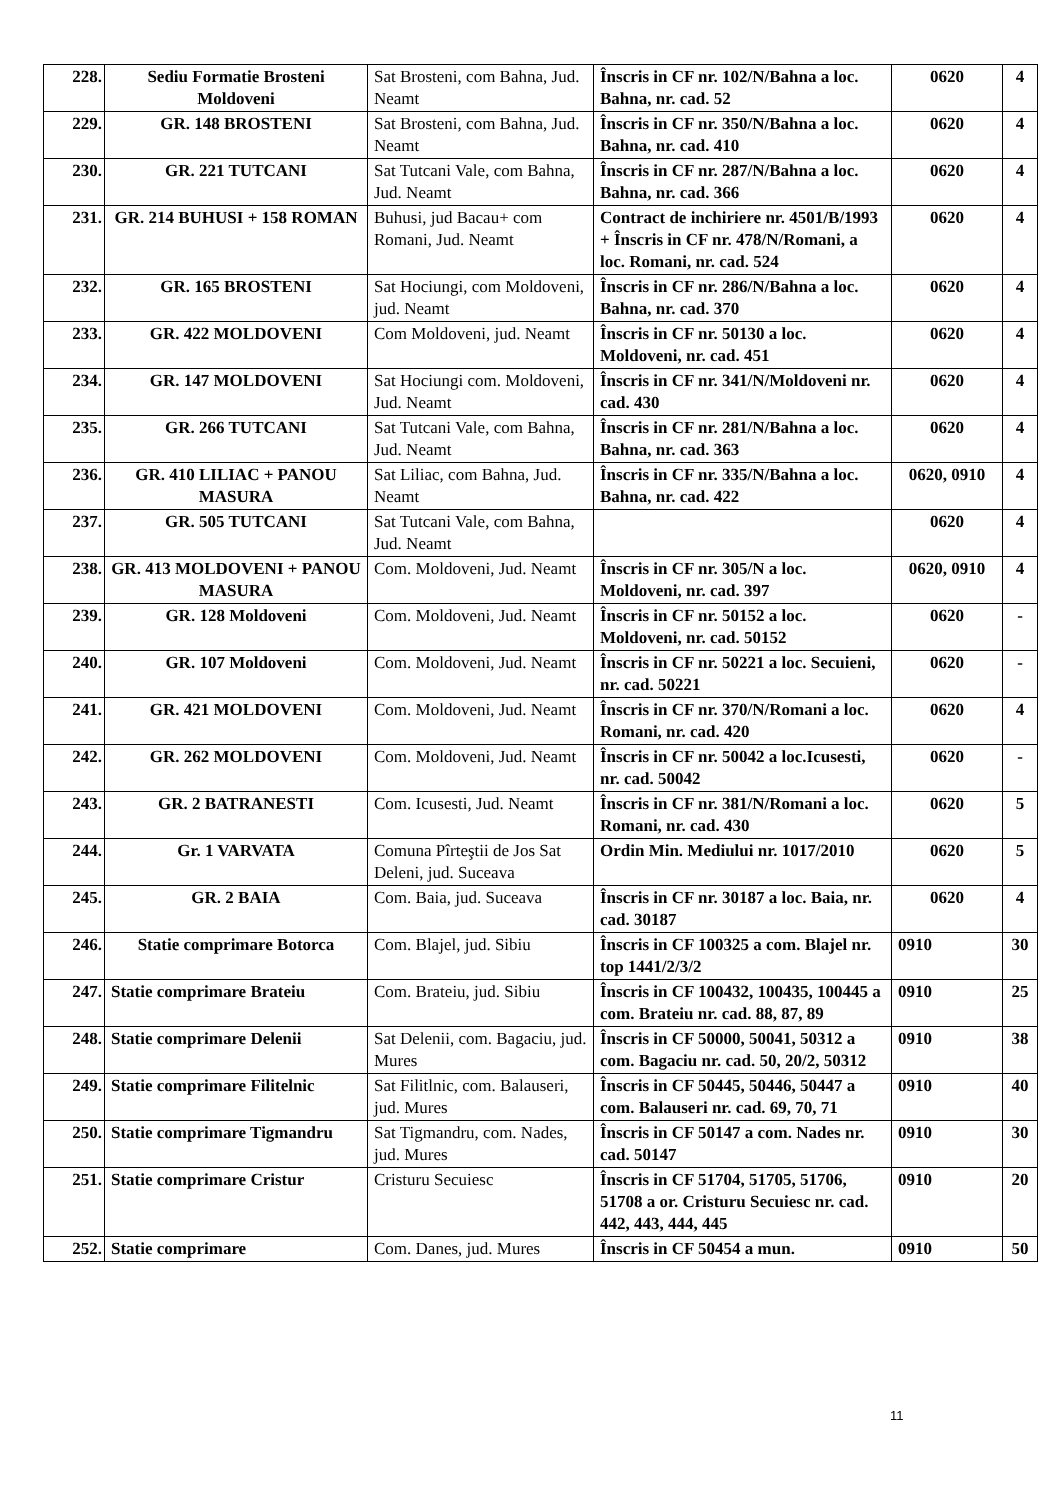| 228. | Sediu Formatie Brosteni Moldoveni | Sat Brosteni, com Bahna, Jud. Neamt | Înscris in CF nr. 102/N/Bahna a loc. Bahna, nr. cad. 52 | 0620 | 4 |
| 229. | GR. 148 BROSTENI | Sat Brosteni, com Bahna, Jud. Neamt | Înscris in CF nr. 350/N/Bahna a loc. Bahna, nr. cad. 410 | 0620 | 4 |
| 230. | GR. 221 TUTCANI | Sat Tutcani Vale, com Bahna, Jud. Neamt | Înscris in CF nr. 287/N/Bahna a loc. Bahna, nr. cad. 366 | 0620 | 4 |
| 231. | GR. 214 BUHUSI + 158 ROMAN | Buhusi, jud Bacau+ com Romani, Jud. Neamt | Contract de inchiriere nr. 4501/B/1993 + Înscris in CF nr. 478/N/Romani, a loc. Romani, nr. cad. 524 | 0620 | 4 |
| 232. | GR. 165 BROSTENI | Sat Hociungi, com Moldoveni, jud. Neamt | Înscris in CF nr. 286/N/Bahna a loc. Bahna, nr. cad. 370 | 0620 | 4 |
| 233. | GR. 422 MOLDOVENI | Com Moldoveni, jud. Neamt | Înscris in CF nr. 50130 a loc. Moldoveni, nr. cad. 451 | 0620 | 4 |
| 234. | GR. 147 MOLDOVENI | Sat Hociungi com. Moldoveni, Jud. Neamt | Înscris in CF nr. 341/N/Moldoveni nr. cad. 430 | 0620 | 4 |
| 235. | GR. 266 TUTCANI | Sat Tutcani Vale, com Bahna, Jud. Neamt | Înscris in CF nr. 281/N/Bahna a loc. Bahna, nr. cad. 363 | 0620 | 4 |
| 236. | GR. 410 LILIAC + PANOU MASURA | Sat Liliac, com Bahna, Jud. Neamt | Înscris in CF nr. 335/N/Bahna a loc. Bahna, nr. cad. 422 | 0620, 0910 | 4 |
| 237. | GR. 505 TUTCANI | Sat Tutcani Vale, com Bahna, Jud. Neamt | | 0620 | 4 |
| 238. | GR. 413 MOLDOVENI + PANOU MASURA | Com. Moldoveni, Jud. Neamt | Înscris in CF nr. 305/N a loc. Moldoveni, nr. cad. 397 | 0620, 0910 | 4 |
| 239. | GR. 128 Moldoveni | Com. Moldoveni, Jud. Neamt | Înscris in CF nr. 50152 a loc. Moldoveni, nr. cad. 50152 | 0620 | - |
| 240. | GR. 107 Moldoveni | Com. Moldoveni, Jud. Neamt | Înscris in CF nr. 50221 a loc. Secuieni, nr. cad. 50221 | 0620 | - |
| 241. | GR. 421 MOLDOVENI | Com. Moldoveni, Jud. Neamt | Înscris in CF nr. 370/N/Romani a loc. Romani, nr. cad. 420 | 0620 | 4 |
| 242. | GR. 262 MOLDOVENI | Com. Moldoveni, Jud. Neamt | Înscris in CF nr. 50042 a loc.Icusesti, nr. cad. 50042 | 0620 | - |
| 243. | GR. 2 BATRANESTI | Com. Icusesti, Jud. Neamt | Înscris in CF nr. 381/N/Romani a loc. Romani, nr. cad. 430 | 0620 | 5 |
| 244. | Gr. 1 VARVATA | Comuna Pîrteştii de Jos Sat Deleni, jud. Suceava | Ordin Min. Mediului nr. 1017/2010 | 0620 | 5 |
| 245. | GR. 2 BAIA | Com. Baia, jud. Suceava | Înscris in CF nr. 30187 a loc. Baia, nr. cad. 30187 | 0620 | 4 |
| 246. | Statie comprimare Botorca | Com. Blajel, jud. Sibiu | Înscris in CF 100325 a com. Blajel nr. top 1441/2/3/2 | 0910 | 30 |
| 247. | Statie comprimare Brateiu | Com. Brateiu, jud. Sibiu | Înscris in CF 100432, 100435, 100445 a com. Brateiu nr. cad. 88, 87, 89 | 0910 | 25 |
| 248. | Statie comprimare Delenii | Sat Delenii, com. Bagaciu, jud. Mures | Înscris in CF 50000, 50041, 50312 a com. Bagaciu nr. cad. 50, 20/2, 50312 | 0910 | 38 |
| 249. | Statie comprimare Filitelnic | Sat Filitlnic, com. Balauseri, jud. Mures | Înscris in CF 50445, 50446, 50447 a com. Balauseri nr. cad. 69, 70, 71 | 0910 | 40 |
| 250. | Statie comprimare Tigmandru | Sat Tigmandru, com. Nades, jud. Mures | Înscris in CF 50147 a com. Nades nr. cad. 50147 | 0910 | 30 |
| 251. | Statie comprimare Cristur | Cristuru Secuiesc | Înscris in CF 51704, 51705, 51706, 51708 a or. Cristuru Secuiesc nr. cad. 442, 443, 444, 445 | 0910 | 20 |
| 252. | Statie comprimare | Com. Danes, jud. Mures | Înscris in CF 50454 a mun. | 0910 | 50 |
11